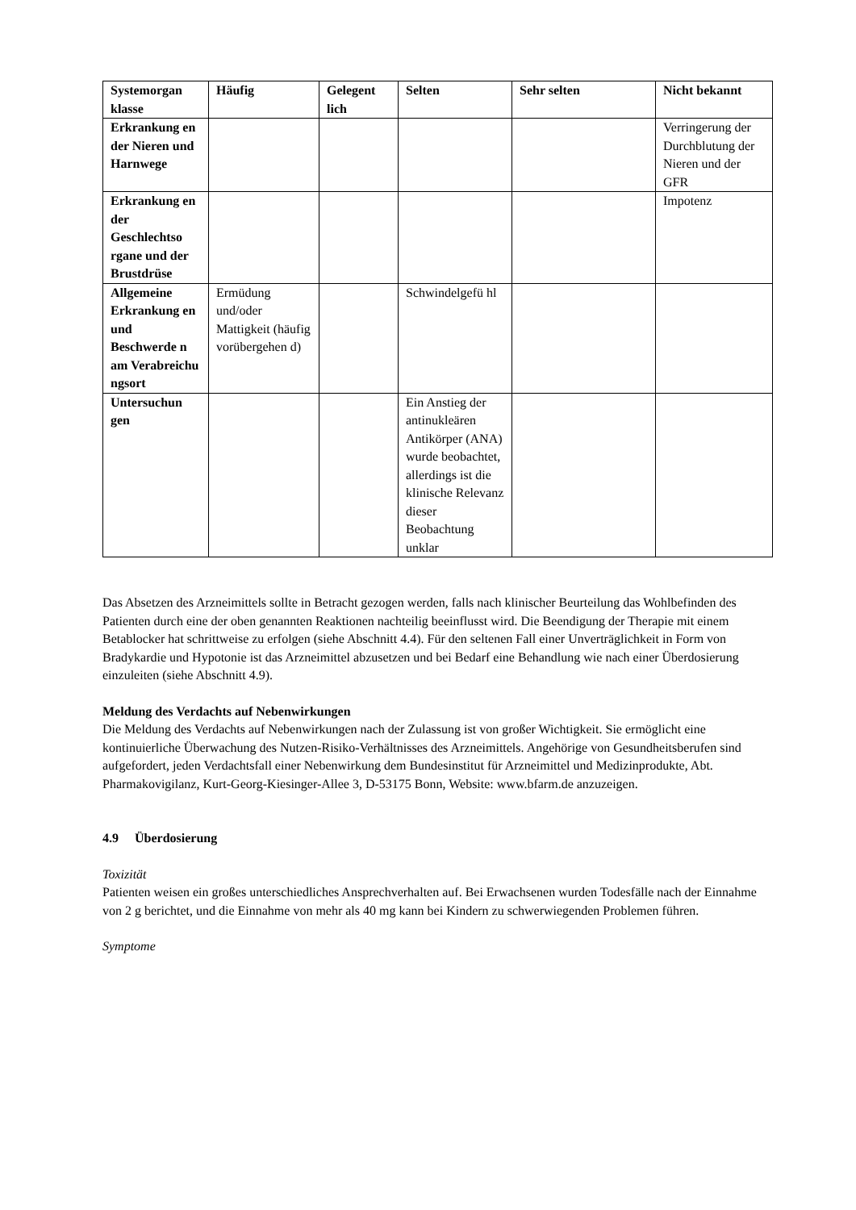| Systemorgan klasse | Häufig | Gelegent lich | Selten | Sehr selten | Nicht bekannt |
| --- | --- | --- | --- | --- | --- |
| Erkrankung en der Nieren und Harnwege | | | | | Verringerung der Durchblutung der Nieren und der GFR |
| Erkrankung en der Geschlechtso rgane und der Brustdrüse | | | | | Impotenz |
| Allgemeine Erkrankung en und Beschwerde n am Verabreichu ngsort | Ermüdung und/oder Mattigkeit (häufig vorübergehen d) | | Schwindelgefü hl | | |
| Untersuchun gen | | | Ein Anstieg der antinukleären Antikörper (ANA) wurde beobachtet, allerdings ist die klinische Relevanz dieser Beobachtung unklar | | |
Das Absetzen des Arzneimittels sollte in Betracht gezogen werden, falls nach klinischer Beurteilung das Wohlbefinden des Patienten durch eine der oben genannten Reaktionen nachteilig beeinflusst wird. Die Beendigung der Therapie mit einem Betablocker hat schrittweise zu erfolgen (siehe Abschnitt 4.4). Für den seltenen Fall einer Unverträglichkeit in Form von Bradykardie und Hypotonie ist das Arzneimittel abzusetzen und bei Bedarf eine Behandlung wie nach einer Überdosierung einzuleiten (siehe Abschnitt 4.9).
Meldung des Verdachts auf Nebenwirkungen
Die Meldung des Verdachts auf Nebenwirkungen nach der Zulassung ist von großer Wichtigkeit. Sie ermöglicht eine kontinuierliche Überwachung des Nutzen-Risiko-Verhältnisses des Arzneimittels. Angehörige von Gesundheitsberufen sind aufgefordert, jeden Verdachtsfall einer Nebenwirkung dem Bundesinstitut für Arzneimittel und Medizinprodukte, Abt. Pharmakovigilanz, Kurt-Georg-Kiesinger-Allee 3, D-53175 Bonn, Website: www.bfarm.de anzuzeigen.
4.9 Überdosierung
Toxizität
Patienten weisen ein großes unterschiedliches Ansprechverhalten auf. Bei Erwachsenen wurden Todesfälle nach der Einnahme von 2 g berichtet, und die Einnahme von mehr als 40 mg kann bei Kindern zu schwerwiegenden Problemen führen.
Symptome